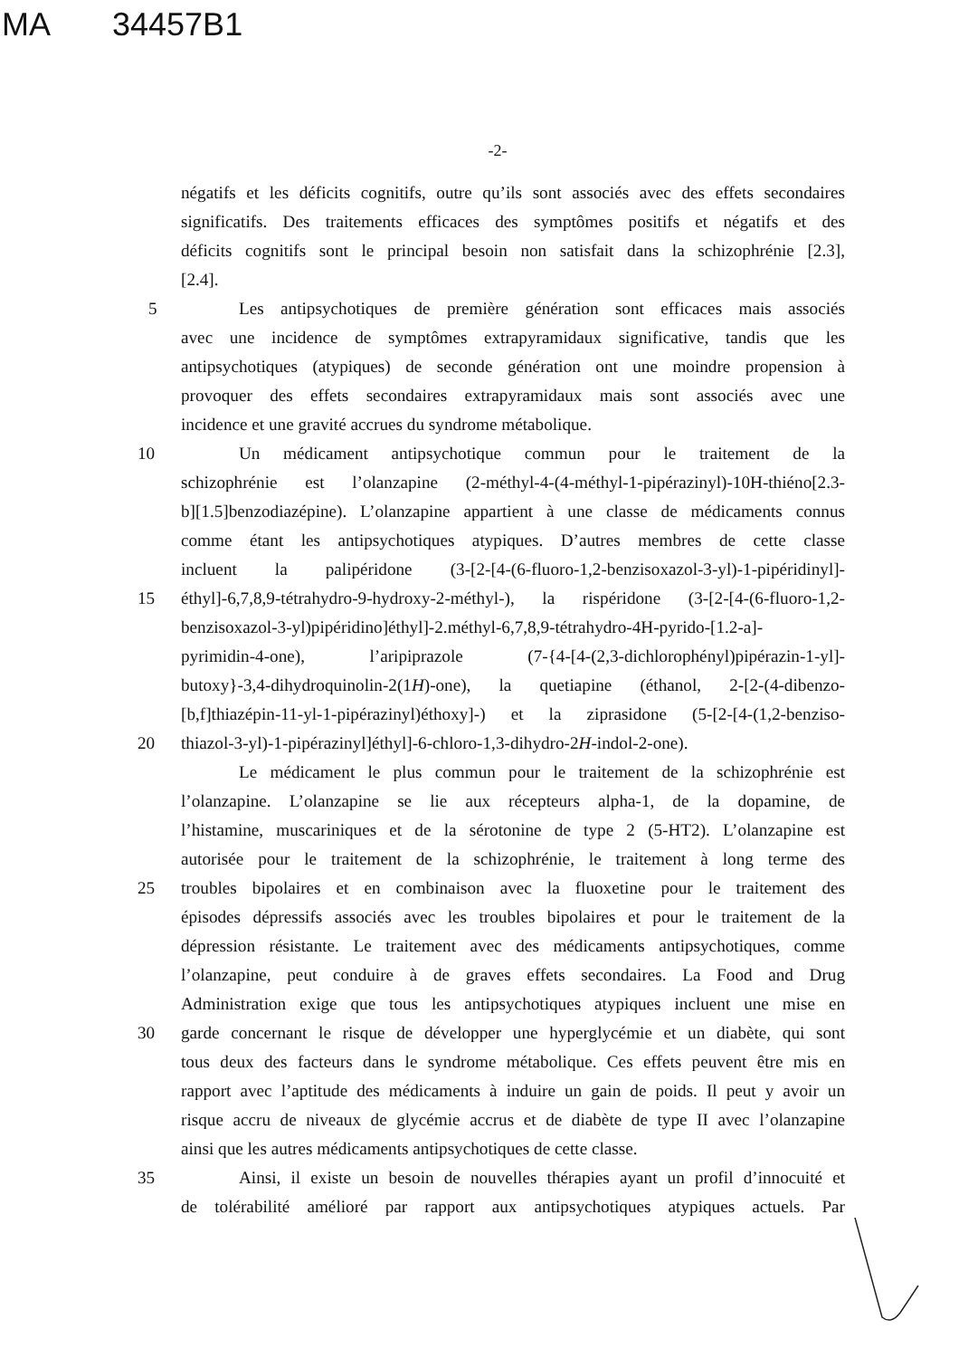MA 34457B1
-2-
négatifs et les déficits cognitifs, outre qu’ils sont associés avec des effets secondaires
significatifs. Des traitements efficaces des symptômes positifs et négatifs et des
déficits cognitifs sont le principal besoin non satisfait dans la schizophrénie [2.3],
[2.4].
5 Les antipsychotiques de première génération sont efficaces mais associés
avec une incidence de symptômes extrapyramidaux significative, tandis que les
antipsychotiques (atypiques) de seconde génération ont une moindre propension à
provoquer des effets secondaires extrapyramidaux mais sont associés avec une
incidence et une gravité accrues du syndrome métabolique.
10 Un médicament antipsychotique commun pour le traitement de la
schizophrénie est l’olanzapine (2-méthyl-4-(4-méthyl-1-pipérazinyl)-10H-thiéno[2.3-
b][1.5]benzodiazépine). L’olanzapine appartient à une classe de médicaments connus
comme étant les antipsychotiques atypiques. D’autres membres de cette classe
incluent la palipéridone (3-[2-[4-(6-fluoro-1,2-benzisoxazol-3-yl)-1-pipéridinyl]-
15 éthyl]-6,7,8,9-tétrahydro-9-hydroxy-2-méthyl-), la rispéridone (3-[2-[4-(6-fluoro-1,2-
benzisoxazol-3-yl)pipéridino]éthyl]-2.méthyl-6,7,8,9-tétrahydro-4H-pyrido-[1.2-a]-
pyrimidin-4-one), l’aripiprazole (7-{4-[4-(2,3-dichlorophényl)pipérazin-1-yl]-
butoxy}-3,4-dihydroquinolin-2(1H)-one), la quetiapine (éthanol, 2-[2-(4-dibenzo-
[b,f]thiazépin-11-yl-1-pipérazinyl)éthoxy]-) et la ziprasidone (5-[2-[4-(1,2-benziso-
20 thiazol-3-yl)-1-pipérazinyl]éthyl]-6-chloro-1,3-dihydro-2H-indol-2-one).
Le médicament le plus commun pour le traitement de la schizophrénie est
l’olanzapine. L’olanzapine se lie aux récepteurs alpha-1, de la dopamine, de
l’histamine, muscariniques et de la sérotonine de type 2 (5-HT2). L’olanzapine est
autorisée pour le traitement de la schizophrénie, le traitement à long terme des
25 troubles bipolaires et en combinaison avec la fluoxetine pour le traitement des
épisodes dépressifs associés avec les troubles bipolaires et pour le traitement de la
dépression résistante. Le traitement avec des médicaments antipsychotiques, comme
l’olanzapine, peut conduire à de graves effets secondaires. La Food and Drug
Administration exige que tous les antipsychotiques atypiques incluent une mise en
30 garde concernant le risque de développer une hyperglycémie et un diabète, qui sont
tous deux des facteurs dans le syndrome métabolique. Ces effets peuvent être mis en
rapport avec l’aptitude des médicaments à induire un gain de poids. Il peut y avoir un
risque accru de niveaux de glycémie accrus et de diabète de type II avec l’olanzapine
ainsi que les autres médicaments antipsychotiques de cette classe.
35 Ainsi, il existe un besoin de nouvelles thérapies ayant un profil d’innocuité et
de tolérabilité amélioré par rapport aux antipsychotiques atypiques actuels. Par